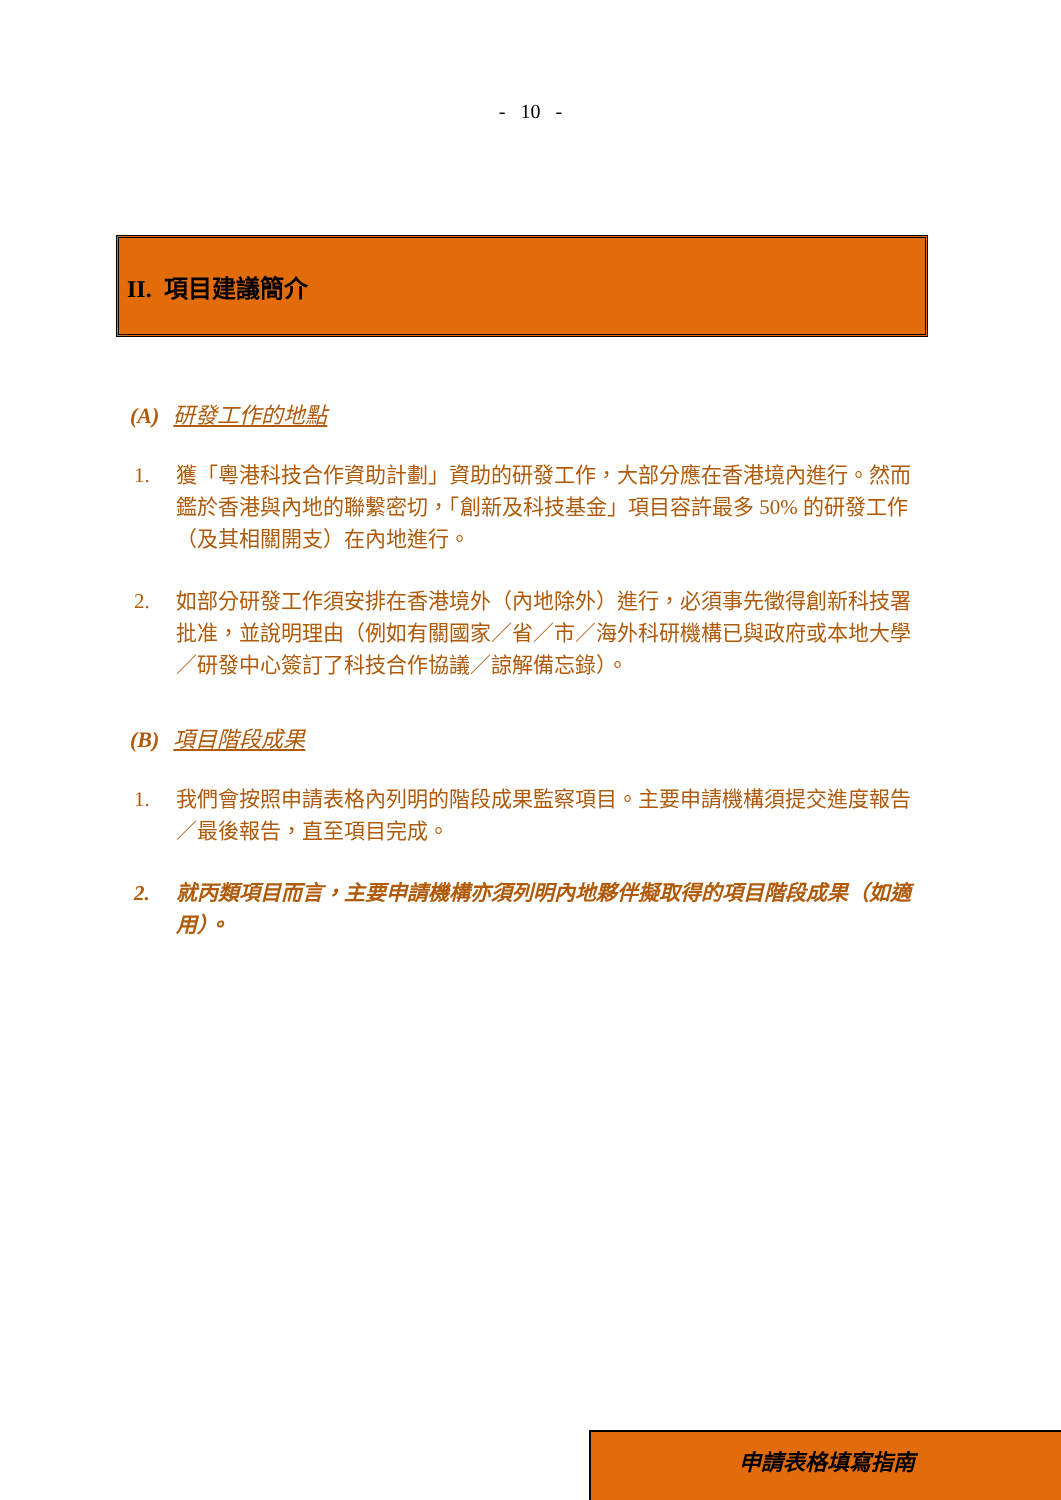- 10 -
II. 項目建議簡介
(A) 研發工作的地點
1. 獲「粵港科技合作資助計劃」資助的研發工作，大部分應在香港境內進行。然而鑑於香港與內地的聯繫密切，「創新及科技基金」項目容許最多 50% 的研發工作（及其相關開支）在內地進行。
2. 如部分研發工作須安排在香港境外（內地除外）進行，必須事先徵得創新科技署批准，並說明理由（例如有關國家／省／市／海外科研機構已與政府或本地大學／研發中心簽訂了科技合作協議／諒解備忘錄）。
(B) 項目階段成果
1. 我們會按照申請表格內列明的階段成果監察項目。主要申請機構須提交進度報告／最後報告，直至項目完成。
2. 就丙類項目而言，主要申請機構亦須列明內地夥伴擬取得的項目階段成果（如適用）。
申請表格填寫指南